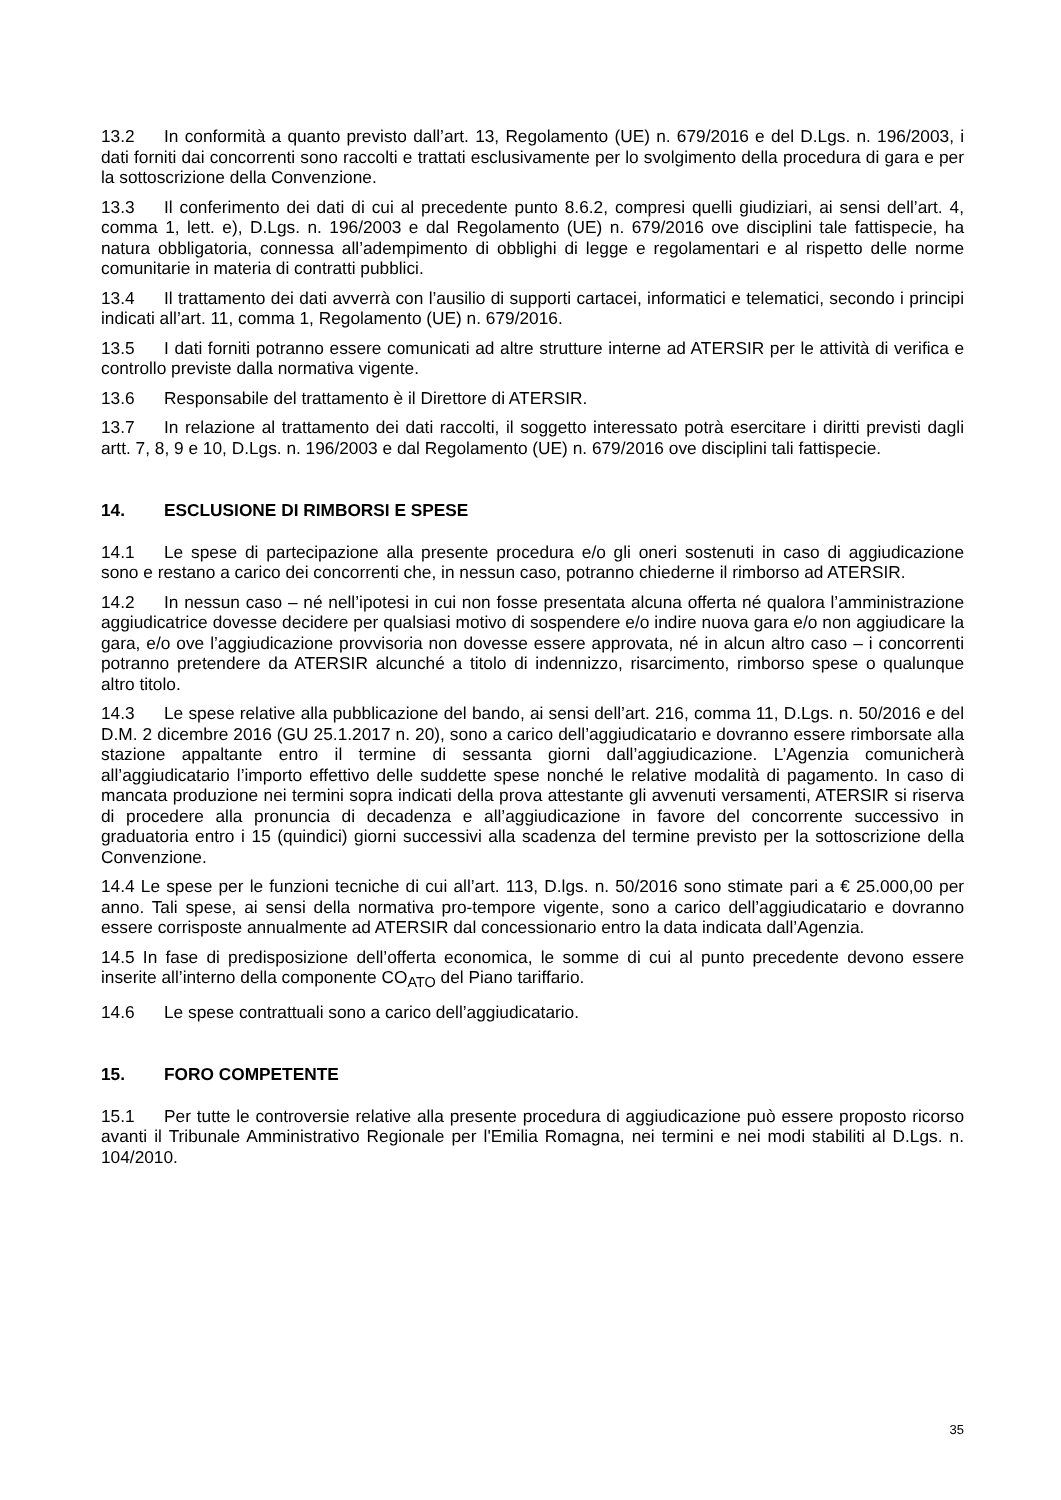13.2 In conformità a quanto previsto dall’art. 13, Regolamento (UE) n. 679/2016 e del D.Lgs. n. 196/2003, i dati forniti dai concorrenti sono raccolti e trattati esclusivamente per lo svolgimento della procedura di gara e per la sottoscrizione della Convenzione.
13.3 Il conferimento dei dati di cui al precedente punto 8.6.2, compresi quelli giudiziari, ai sensi dell’art. 4, comma 1, lett. e), D.Lgs. n. 196/2003 e dal Regolamento (UE) n. 679/2016 ove disciplini tale fattispecie, ha natura obbligatoria, connessa all’adempimento di obblighi di legge e regolamentari e al rispetto delle norme comunitarie in materia di contratti pubblici.
13.4 Il trattamento dei dati avverrà con l’ausilio di supporti cartacei, informatici e telematici, secondo i principi indicati all’art. 11, comma 1, Regolamento (UE) n. 679/2016.
13.5 I dati forniti potranno essere comunicati ad altre strutture interne ad ATERSIR per le attività di verifica e controllo previste dalla normativa vigente.
13.6 Responsabile del trattamento è il Direttore di ATERSIR.
13.7 In relazione al trattamento dei dati raccolti, il soggetto interessato potrà esercitare i diritti previsti dagli artt. 7, 8, 9 e 10, D.Lgs. n. 196/2003 e dal Regolamento (UE) n. 679/2016 ove disciplini tali fattispecie.
14. ESCLUSIONE DI RIMBORSI E SPESE
14.1 Le spese di partecipazione alla presente procedura e/o gli oneri sostenuti in caso di aggiudicazione sono e restano a carico dei concorrenti che, in nessun caso, potranno chiederne il rimborso ad ATERSIR.
14.2 In nessun caso – né nell’ipotesi in cui non fosse presentata alcuna offerta né qualora l’amministrazione aggiudicatrice dovesse decidere per qualsiasi motivo di sospendere e/o indire nuova gara e/o non aggiudicare la gara, e/o ove l’aggiudicazione provvisoria non dovesse essere approvata, né in alcun altro caso – i concorrenti potranno pretendere da ATERSIR alcunché a titolo di indennizzo, risarcimento, rimborso spese o qualunque altro titolo.
14.3 Le spese relative alla pubblicazione del bando, ai sensi dell’art. 216, comma 11, D.Lgs. n. 50/2016 e del D.M. 2 dicembre 2016 (GU 25.1.2017 n. 20), sono a carico dell’aggiudicatario e dovranno essere rimborsate alla stazione appaltante entro il termine di sessanta giorni dall’aggiudicazione. L’Agenzia comunicherà all’aggiudicatario l’importo effettivo delle suddette spese nonché le relative modalità di pagamento. In caso di mancata produzione nei termini sopra indicati della prova attestante gli avvenuti versamenti, ATERSIR si riserva di procedere alla pronuncia di decadenza e all’aggiudicazione in favore del concorrente successivo in graduatoria entro i 15 (quindici) giorni successivi alla scadenza del termine previsto per la sottoscrizione della Convenzione.
14.4 Le spese per le funzioni tecniche di cui all’art. 113, D.lgs. n. 50/2016 sono stimate pari a € 25.000,00 per anno. Tali spese, ai sensi della normativa pro-tempore vigente, sono a carico dell’aggiudicatario e dovranno essere corrisposte annualmente ad ATERSIR dal concessionario entro la data indicata dall’Agenzia.
14.5 In fase di predisposizione dell’offerta economica, le somme di cui al punto precedente devono essere inserite all’interno della componente CO<sub>ATO</sub> del Piano tariffario.
14.6 Le spese contrattuali sono a carico dell’aggiudicatario.
15. FORO COMPETENTE
15.1 Per tutte le controversie relative alla presente procedura di aggiudicazione può essere proposto ricorso avanti il Tribunale Amministrativo Regionale per l'Emilia Romagna, nei termini e nei modi stabiliti al D.Lgs. n. 104/2010.
35